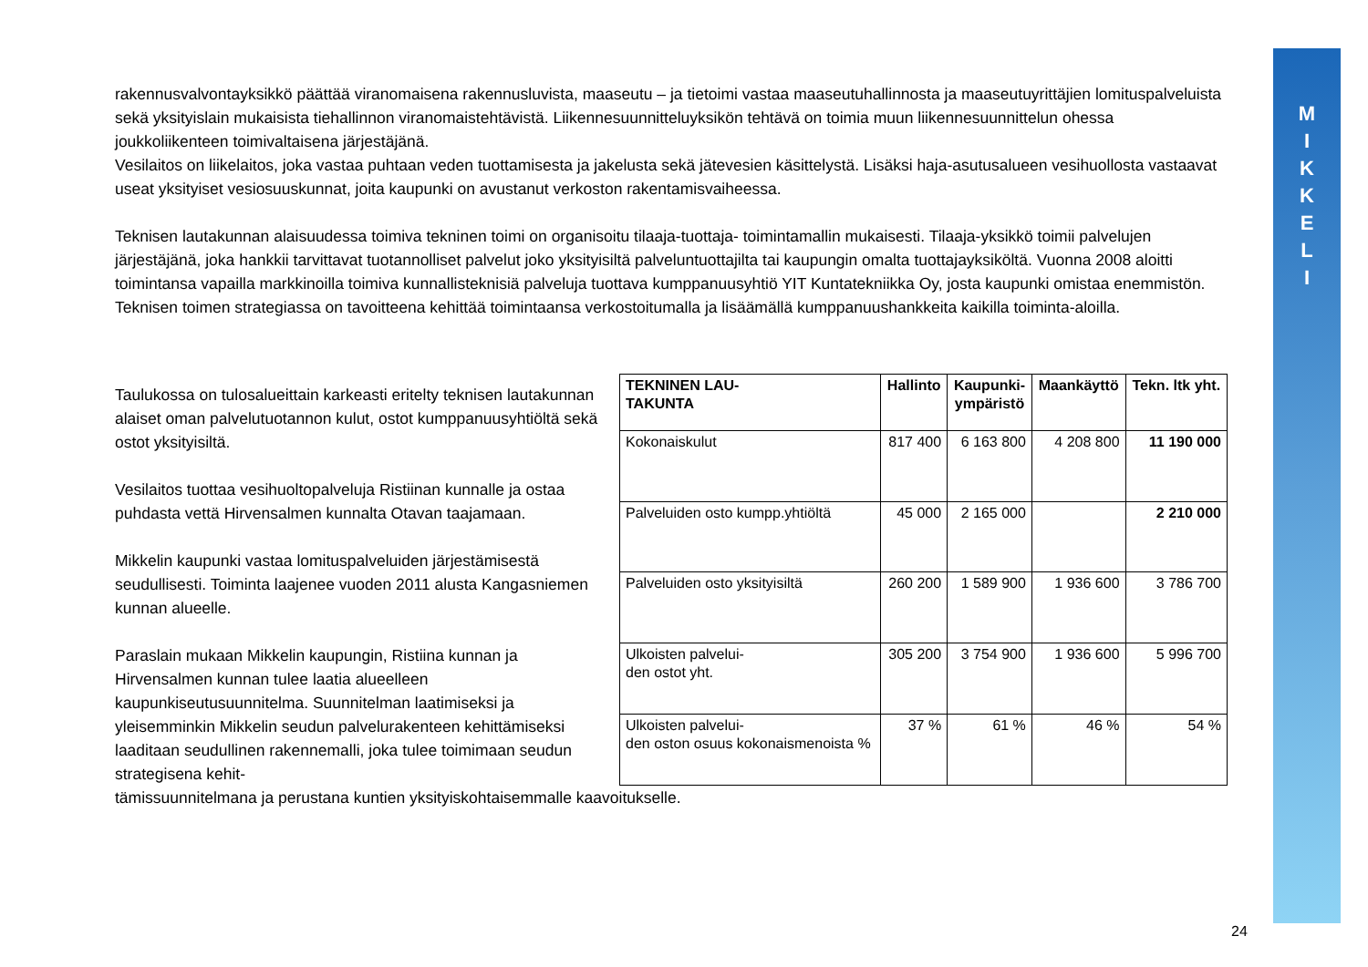M
I
K
K
E
L
I
rakennusvalvontayksikkö päättää viranomaisena rakennusluvista, maaseutu – ja tietoimi vastaa maaseutuhallinnosta ja maaseutuyrittäjien lomituspalveluista sekä yksityislain mukaisista tiehallinnon viranomaistehtävistä. Liikennesuunnitteluyksikön tehtävä on toimia muun liikennesuunnittelun ohessa joukkoliikenteen toimivaltaisena järjestäjänä.
Vesilaitos on liikelaitos, joka vastaa puhtaan veden tuottamisesta ja jakelusta sekä jätevesien käsittelystä. Lisäksi haja-asutusalueen vesihuollosta vastaavat useat yksityiset vesiosuuskunnat, joita kaupunki on avustanut verkoston rakentamisvaiheessa.
Teknisen lautakunnan alaisuudessa toimiva tekninen toimi on organisoitu tilaaja-tuottaja- toimintamallin mukaisesti. Tilaaja-yksikkö toimii palvelujen järjestäjänä, joka hankkii tarvittavat tuotannolliset palvelut joko yksityisiltä palveluntuottajilta tai kaupungin omalta tuottajayksiköltä. Vuonna 2008 aloitti toimintansa vapailla markkinoilla toimiva kunnallisteknisiä palveluja tuottava kumppanuusyhtiö YIT Kuntatekniikka Oy, josta kaupunki omistaa enemmistön. Teknisen toimen strategiassa on tavoitteena kehittää toimintaansa verkostoitumalla ja lisäämällä kumppanuushankkeita kaikilla toiminta-aloilla.
Taulukossa on tulosalueittain karkeasti eritelty teknisen lautakunnan alaiset oman palvelutuotannon kulut, ostot kumppanuusyhtiöltä sekä ostot yksityisiltä.
Vesilaitos tuottaa vesihuoltopalveluja Ristiinan kunnalle ja ostaa puhdasta vettä Hirvensalmen kunnalta Otavan taajamaan.
Mikkelin kaupunki vastaa lomituspalveluiden järjestämisestä seudullisesti. Toiminta laajenee vuoden 2011 alusta Kangasniemen kunnan alueelle.
Paraslain mukaan Mikkelin kaupungin, Ristiina kunnan ja Hirvensalmen kunnan tulee laatia alueelleen kaupunkiseutusuunnitelma. Suunnitelman laatimiseksi ja yleisemminkin Mikkelin seudun palvelurakenteen kehittämiseksi laaditaan seudullinen rakennemalli, joka tulee toimimaan seudun strategisena kehit-
| TEKNINEN LAU- TAKUNTA | Hallinto | Kaupunki- ympäristö | Maankäyttö | Tekn. ltk yht. |
| --- | --- | --- | --- | --- |
| Kokonaiskulut | 817 400 | 6 163 800 | 4 208 800 | 11 190 000 |
| Palveluiden osto kumpp.yhtiöltä | 45 000 | 2 165 000 | | 2 210 000 |
| Palveluiden osto yksityisiltä | 260 200 | 1 589 900 | 1 936 600 | 3 786 700 |
| Ulkoisten palvelui- den ostot yht. | 305 200 | 3 754 900 | 1 936 600 | 5 996 700 |
| Ulkoisten palvelui- den oston osuus kokonaismenoista % | 37 % | 61 % | 46 % | 54 % |
tämissuunnitelmana ja perustana kuntien yksityiskohtaisemmalle kaavoitukselle.
24